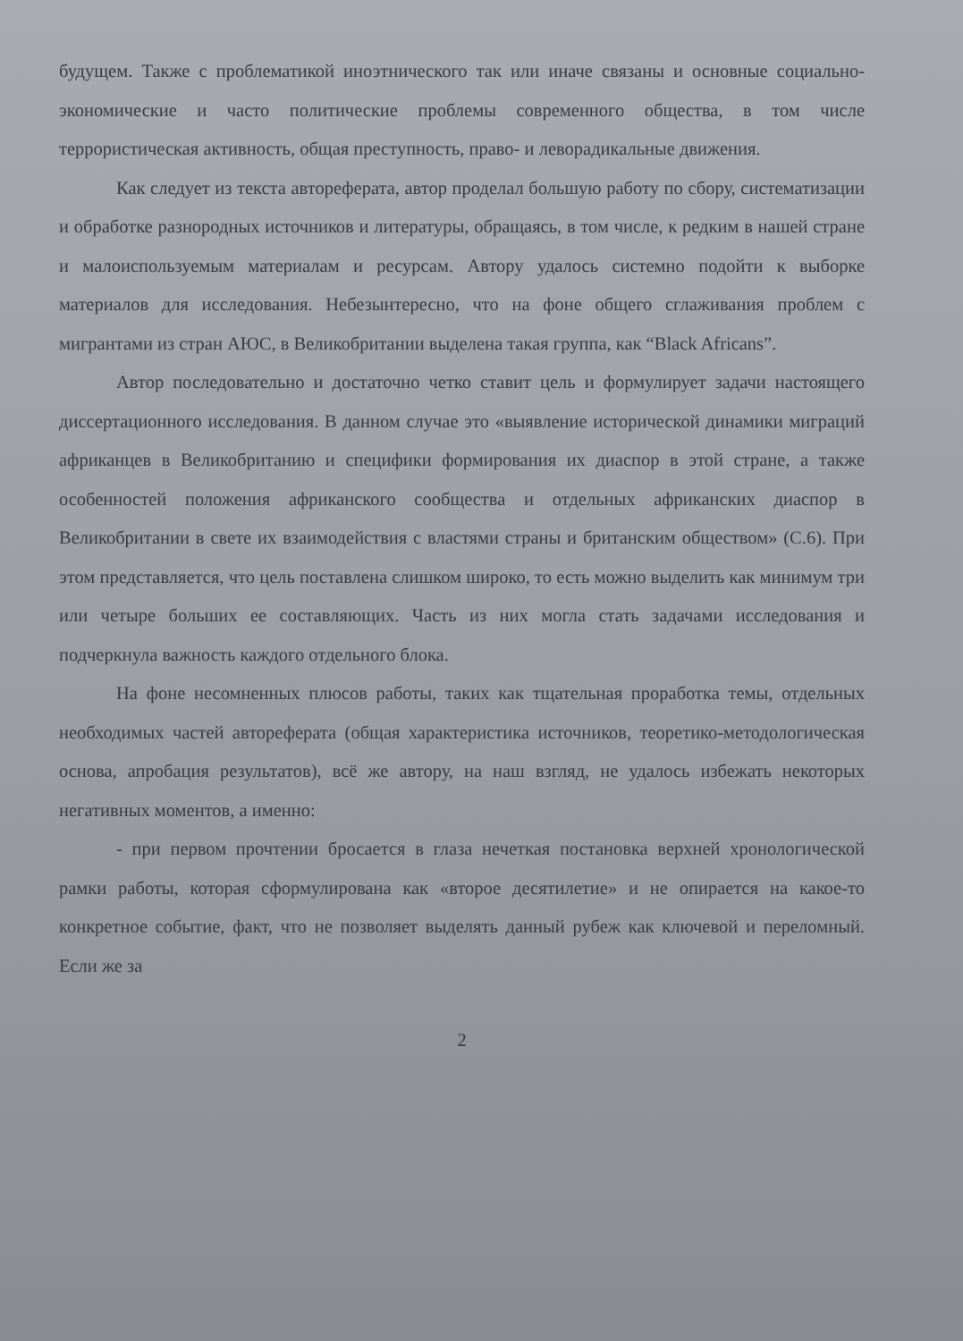будущем. Также с проблематикой иноэтнического так или иначе связаны и основные социально-экономические и часто политические проблемы современного общества, в том числе террористическая активность, общая преступность, право- и леворадикальные движения.
Как следует из текста автореферата, автор проделал большую работу по сбору, систематизации и обработке разнородных источников и литературы, обращаясь, в том числе, к редким в нашей стране и малоиспользуемым материалам и ресурсам. Автору удалось системно подойти к выборке материалов для исследования. Небезынтересно, что на фоне общего сглаживания проблем с мигрантами из стран АЮС, в Великобритании выделена такая группа, как “Black Africans”.
Автор последовательно и достаточно четко ставит цель и формулирует задачи настоящего диссертационного исследования. В данном случае это «выявление исторической динамики миграций африканцев в Великобританию и специфики формирования их диаспор в этой стране, а также особенностей положения африканского сообщества и отдельных африканских диаспор в Великобритании в свете их взаимодействия с властями страны и британским обществом» (С.6). При этом представляется, что цель поставлена слишком широко, то есть можно выделить как минимум три или четыре больших ее составляющих. Часть из них могла стать задачами исследования и подчеркнула важность каждого отдельного блока.
На фоне несомненных плюсов работы, таких как тщательная проработка темы, отдельных необходимых частей автореферата (общая характеристика источников, теоретико-методологическая основа, апробация результатов), всё же автору, на наш взгляд, не удалось избежать некоторых негативных моментов, а именно:
- при первом прочтении бросается в глаза нечеткая постановка верхней хронологической рамки работы, которая сформулирована как «второе десятилетие» и не опирается на какое-то конкретное событие, факт, что не позволяет выделять данный рубеж как ключевой и переломный. Если же за
2